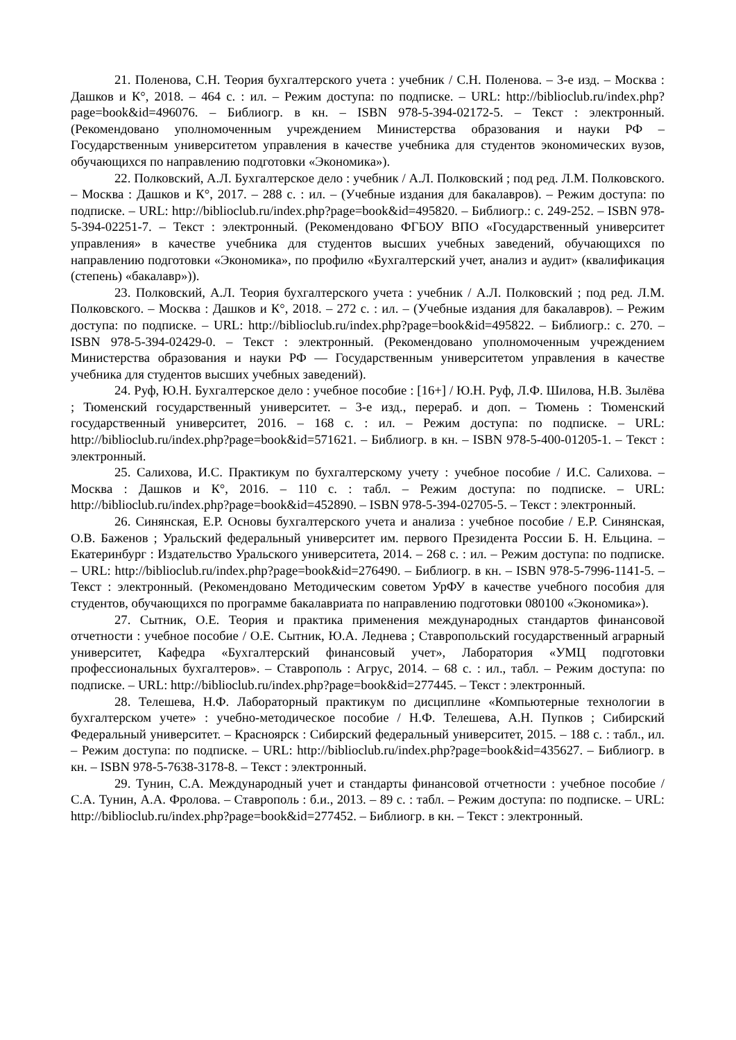21. Поленова, С.Н. Теория бухгалтерского учета : учебник / С.Н. Поленова. – 3-е изд. – Москва : Дашков и К°, 2018. – 464 с. : ил. – Режим доступа: по подписке. – URL: http://biblioclub.ru/index.php?page=book&id=496076. – Библиогр. в кн. – ISBN 978-5-394-02172-5. – Текст : электронный. (Рекомендовано уполномоченным учреждением Министерства образования и науки РФ – Государственным университетом управления в качестве учебника для студентов экономических вузов, обучающихся по направлению подготовки «Экономика»).
22. Полковский, А.Л. Бухгалтерское дело : учебник / А.Л. Полковский ; под ред. Л.М. Полковского. – Москва : Дашков и К°, 2017. – 288 с. : ил. – (Учебные издания для бакалавров). – Режим доступа: по подписке. – URL: http://biblioclub.ru/index.php?page=book&id=495820. – Библиогр.: с. 249-252. – ISBN 978-5-394-02251-7. – Текст : электронный. (Рекомендовано ФГБОУ ВПО «Государственный университет управления» в качестве учебника для студентов высших учебных заведений, обучающихся по направлению подготовки «Экономика», по профилю «Бухгалтерский учет, анализ и аудит» (квалификация (степень) «бакалавр»)).
23. Полковский, А.Л. Теория бухгалтерского учета : учебник / А.Л. Полковский ; под ред. Л.М. Полковского. – Москва : Дашков и К°, 2018. – 272 с. : ил. – (Учебные издания для бакалавров). – Режим доступа: по подписке. – URL: http://biblioclub.ru/index.php?page=book&id=495822. – Библиогр.: с. 270. – ISBN 978-5-394-02429-0. – Текст : электронный. (Рекомендовано уполномоченным учреждением Министерства образования и науки РФ — Государственным университетом управления в качестве учебника для студентов высших учебных заведений).
24. Руф, Ю.Н. Бухгалтерское дело : учебное пособие : [16+] / Ю.Н. Руф, Л.Ф. Шилова, Н.В. Зылёва ; Тюменский государственный университет. – 3-е изд., перераб. и доп. – Тюмень : Тюменский государственный университет, 2016. – 168 с. : ил. – Режим доступа: по подписке. – URL: http://biblioclub.ru/index.php?page=book&id=571621. – Библиогр. в кн. – ISBN 978-5-400-01205-1. – Текст : электронный.
25. Салихова, И.С. Практикум по бухгалтерскому учету : учебное пособие / И.С. Салихова. – Москва : Дашков и К°, 2016. – 110 с. : табл. – Режим доступа: по подписке. – URL: http://biblioclub.ru/index.php?page=book&id=452890. – ISBN 978-5-394-02705-5. – Текст : электронный.
26. Синянская, Е.Р. Основы бухгалтерского учета и анализа : учебное пособие / Е.Р. Синянская, О.В. Баженов ; Уральский федеральный университет им. первого Президента России Б. Н. Ельцина. – Екатеринбург : Издательство Уральского университета, 2014. – 268 с. : ил. – Режим доступа: по подписке. – URL: http://biblioclub.ru/index.php?page=book&id=276490. – Библиогр. в кн. – ISBN 978-5-7996-1141-5. – Текст : электронный. (Рекомендовано Методическим советом УрФУ в качестве учебного пособия для студентов, обучающихся по программе бакалавриата по направлению подготовки 080100 «Экономика»).
27. Сытник, О.Е. Теория и практика применения международных стандартов финансовой отчетности : учебное пособие / О.Е. Сытник, Ю.А. Леднева ; Ставропольский государственный аграрный университет, Кафедра «Бухгалтерский финансовый учет», Лаборатория «УМЦ подготовки профессиональных бухгалтеров». – Ставрополь : Агрус, 2014. – 68 с. : ил., табл. – Режим доступа: по подписке. – URL: http://biblioclub.ru/index.php?page=book&id=277445. – Текст : электронный.
28. Телешева, Н.Ф. Лабораторный практикум по дисциплине «Компьютерные технологии в бухгалтерском учете» : учебно-методическое пособие / Н.Ф. Телешева, А.Н. Пупков ; Сибирский Федеральный университет. – Красноярск : Сибирский федеральный университет, 2015. – 188 с. : табл., ил. – Режим доступа: по подписке. – URL: http://biblioclub.ru/index.php?page=book&id=435627. – Библиогр. в кн. – ISBN 978-5-7638-3178-8. – Текст : электронный.
29. Тунин, С.А. Международный учет и стандарты финансовой отчетности : учебное пособие / С.А. Тунин, А.А. Фролова. – Ставрополь : б.и., 2013. – 89 с. : табл. – Режим доступа: по подписке. – URL: http://biblioclub.ru/index.php?page=book&id=277452. – Библиогр. в кн. – Текст : электронный.